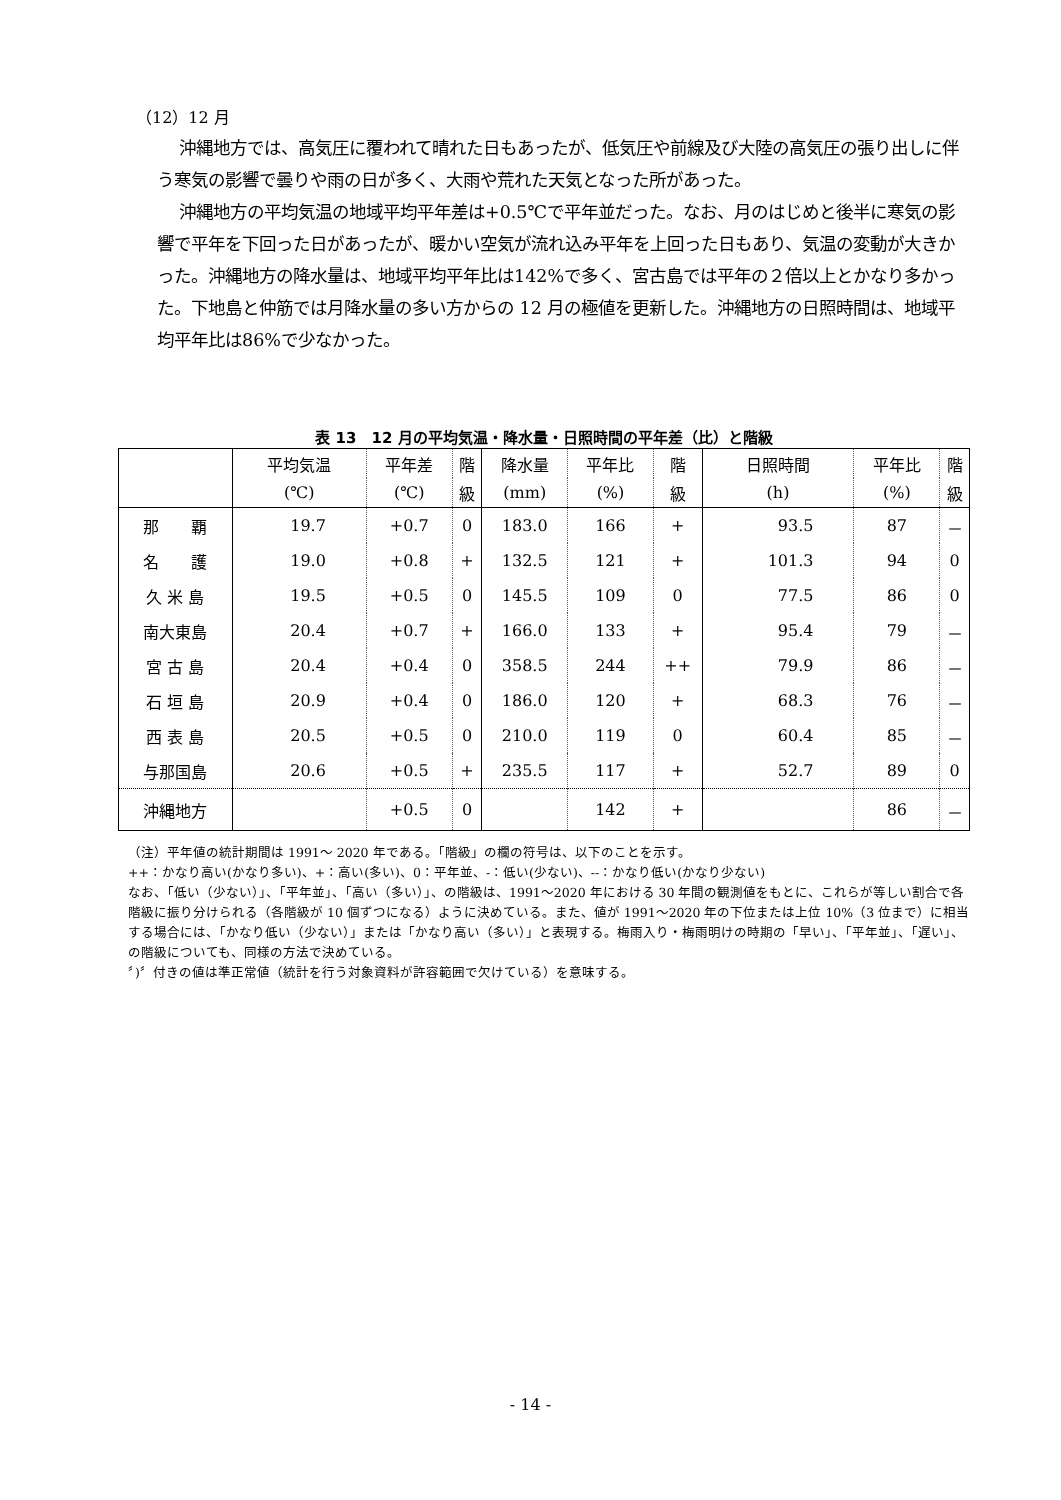（12）12 月
沖縄地方では、高気圧に覆われて晴れた日もあったが、低気圧や前線及び大陸の高気圧の張り出しに伴う寒気の影響で曇りや雨の日が多く、大雨や荒れた天気となった所があった。
沖縄地方の平均気温の地域平均平年差は+0.5℃で平年並だった。なお、月のはじめと後半に寒気の影響で平年を下回った日があったが、暖かい空気が流れ込み平年を上回った日もあり、気温の変動が大きかった。沖縄地方の降水量は、地域平均平年比は142%で多く、宮古島では平年の２倍以上とかなり多かった。下地島と仲筋では月降水量の多い方からの 12 月の極値を更新した。沖縄地方の日照時間は、地域平均平年比は86%で少なかった。
表 13　12 月の平均気温・降水量・日照時間の平年差（比）と階級
| | 平均気温 | 平年差 | 階 | 降水量 | 平年比 | 階 | 日照時間 | 平年比 | 階 |
| --- | --- | --- | --- | --- | --- | --- | --- | --- | --- |
| | (℃) | (℃) | 級 | (mm) | (%) | 級 | (h) | (%) | 級 |
| 那 覇 | 19.7 | +0.7 | 0 | 183.0 | 166 | + | 93.5 | 87 | － |
| 名 護 | 19.0 | +0.8 | + | 132.5 | 121 | + | 101.3 | 94 | 0 |
| 久 米 島 | 19.5 | +0.5 | 0 | 145.5 | 109 | 0 | 77.5 | 86 | 0 |
| 南大東島 | 20.4 | +0.7 | + | 166.0 | 133 | + | 95.4 | 79 | － |
| 宮 古 島 | 20.4 | +0.4 | 0 | 358.5 | 244 | ++ | 79.9 | 86 | － |
| 石 垣 島 | 20.9 | +0.4 | 0 | 186.0 | 120 | + | 68.3 | 76 | － |
| 西 表 島 | 20.5 | +0.5 | 0 | 210.0 | 119 | 0 | 60.4 | 85 | － |
| 与那国島 | 20.6 | +0.5 | + | 235.5 | 117 | + | 52.7 | 89 | 0 |
| 沖縄地方 | | +0.5 | 0 | | 142 | + | | 86 | － |
（注）平年値の統計期間は 1991～ 2020 年である。「階級」の欄の符号は、以下のことを示す。
++：かなり高い(かなり多い)、+：高い(多い)、0：平年並、-：低い(少ない)、--：かなり低い(かなり少ない)
なお、「低い（少ない）」、「平年並」、「高い（多い）」、の階級は、1991～2020 年における 30 年間の観測値をもとに、これらが等しい割合で各階級に振り分けられる（各階級が 10 個ずつになる）ように決めている。また、値が 1991～2020 年の下位または上位 10%（3 位まで）に相当する場合には、「かなり低い（少ない）」または「かなり高い（多い）」と表現する。梅雨入り・梅雨明けの時期の「早い」、「平年並」、「遅い」、の階級についても、同様の方法で決めている。
〞)〞付きの値は準正常値（統計を行う対象資料が許容範囲で欠けている）を意味する。
- 14 -